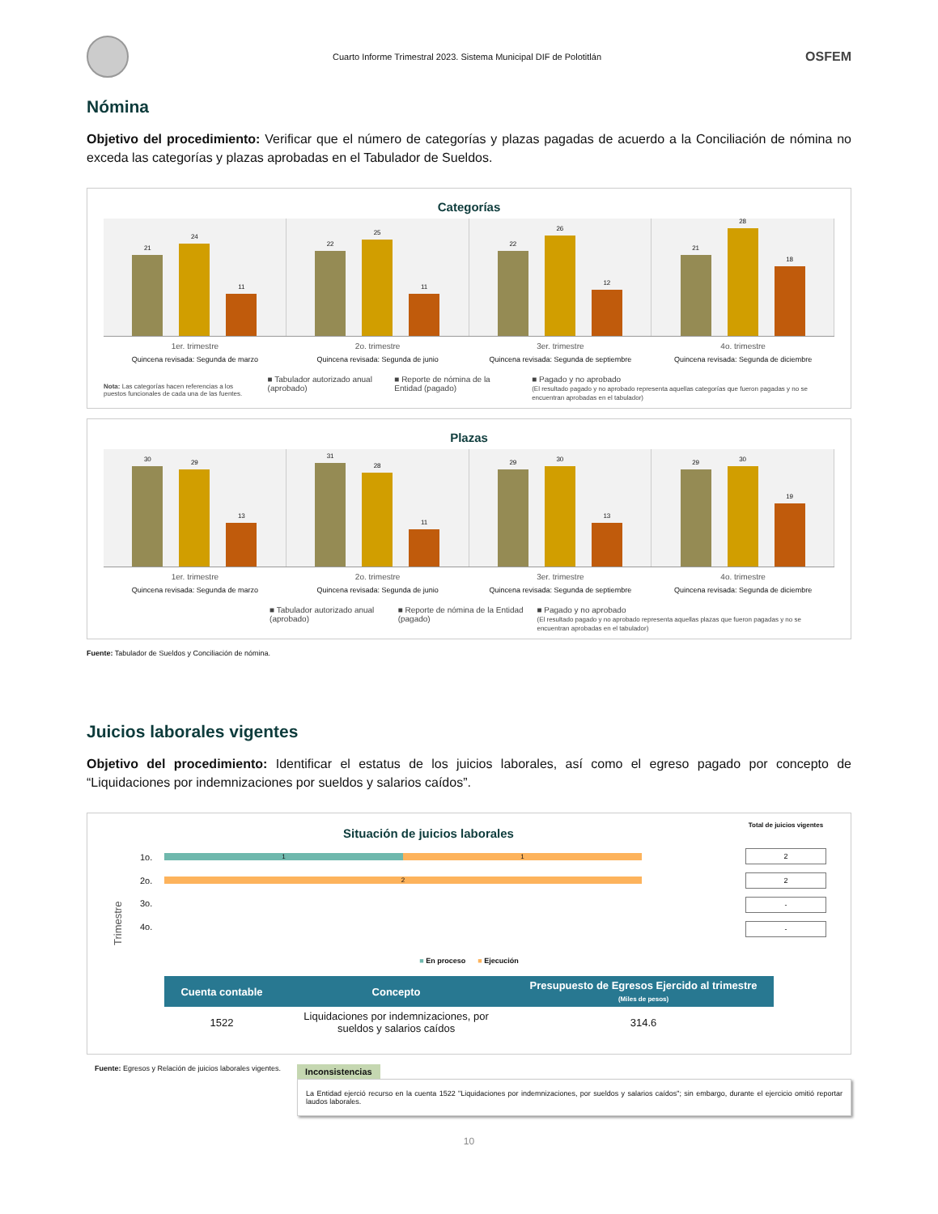Cuarto Informe Trimestral 2023. Sistema Municipal DIF de Polotitlán
OSFEM
Nómina
Objetivo del procedimiento: Verificar que el número de categorías y plazas pagadas de acuerdo a la Conciliación de nómina no exceda las categorías y plazas aprobadas en el Tabulador de Sueldos.
Categorías
21
24
11
22
25
11
22
26
12
21
28
18
1er. trimestre
Quincena revisada: Segunda de marzo
2o. trimestre
Quincena revisada: Segunda de junio
3er. trimestre
Quincena revisada: Segunda de septiembre
4o. trimestre
Quincena revisada: Segunda de diciembre
Nota: Las categorías hacen referencias a los puestos funcionales de cada una de las fuentes.
■ Tabulador autorizado anual (aprobado)
■ Reporte de nómina de la Entidad (pagado)
■ Pagado y no aprobado
(El resultado pagado y no aprobado representa aquellas categorías que fueron pagadas y no se encuentran aprobadas en el tabulador)
Plazas
30
29
13
31
28
11
29
30
13
29
30
19
1er. trimestre
Quincena revisada: Segunda de marzo
2o. trimestre
Quincena revisada: Segunda de junio
3er. trimestre
Quincena revisada: Segunda de septiembre
4o. trimestre
Quincena revisada: Segunda de diciembre
■ Tabulador autorizado anual (aprobado)
■ Reporte de nómina de la Entidad (pagado)
■ Pagado y no aprobado
(El resultado pagado y no aprobado representa aquellas plazas que fueron pagadas y no se encuentran aprobadas en el tabulador)
Fuente: Tabulador de Sueldos y Conciliación de nómina.
Juicios laborales vigentes
Objetivo del procedimiento: Identificar el estatus de los juicios laborales, así como el egreso pagado por concepto de “Liquidaciones por indemnizaciones por sueldos y salarios caídos”.
Situación de juicios laborales
Total de juicios vigentes
Trimestre
1o.
1 1
2o.
2
3o.
4o.
2
2
-
-
■ En proceso ■ Ejecución
| Cuenta contable | Concepto | Presupuesto de Egresos Ejercido al trimestre (Miles de pesos) |
| --- | --- | --- |
| 1522 | Liquidaciones por indemnizaciones, por sueldos y salarios caídos | 314.6 |
Fuente: Egresos y Relación de juicios laborales vigentes.
Inconsistencias
La Entidad ejerció recurso en la cuenta 1522 "Liquidaciones por indemnizaciones, por sueldos y salarios caídos"; sin embargo, durante el ejercicio omitió reportar laudos laborales.
10